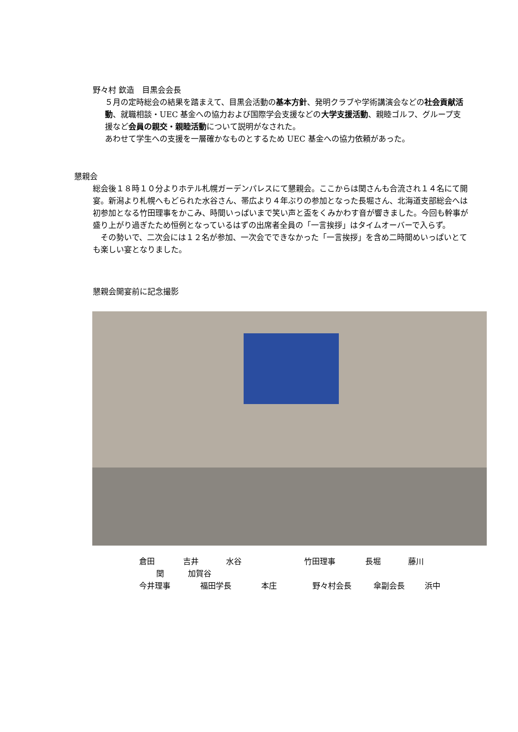野々村 欽造　目黒会会長
５月の定時総会の結果を踏まえて、目黒会活動の基本方針、発明クラブや学術講演会などの社会貢献活動、就職相談・UEC 基金への協力および国際学会支援などの大学支援活動、親睦ゴルフ、グループ支援など会員の親交・親睦活動について説明がなされた。
あわせて学生への支援を一層確かなものとするため UEC 基金への協力依頼があった。
懇親会
総会後１８時１０分よりホテル札幌ガーデンパレスにて懇親会。ここからは関さんも合流され１４名にて開宴。新潟より札幌へもどられた水谷さん、帯広より４年ぶりの参加となった長堀さん、北海道支部総会へは初参加となる竹田理事をかこみ、時間いっぱいまで笑い声と盃をくみかわす音が響きました。今回も幹事が盛り上がり過ぎたため恒例となっているはずの出席者全員の「一言挨拶」はタイムオーバーで入らず。
　その勢いで、二次会には１２名が参加、一次会でできなかった「一言挨拶」を含め二時間めいっぱいとても楽しい宴となりました。
懇親会開宴前に記念撮影
倉田 吉井 水谷 竹田理事 長堀 藤川
関 加賀谷
今井理事 福田学長 本庄 野々村会長 傘副会長 浜中